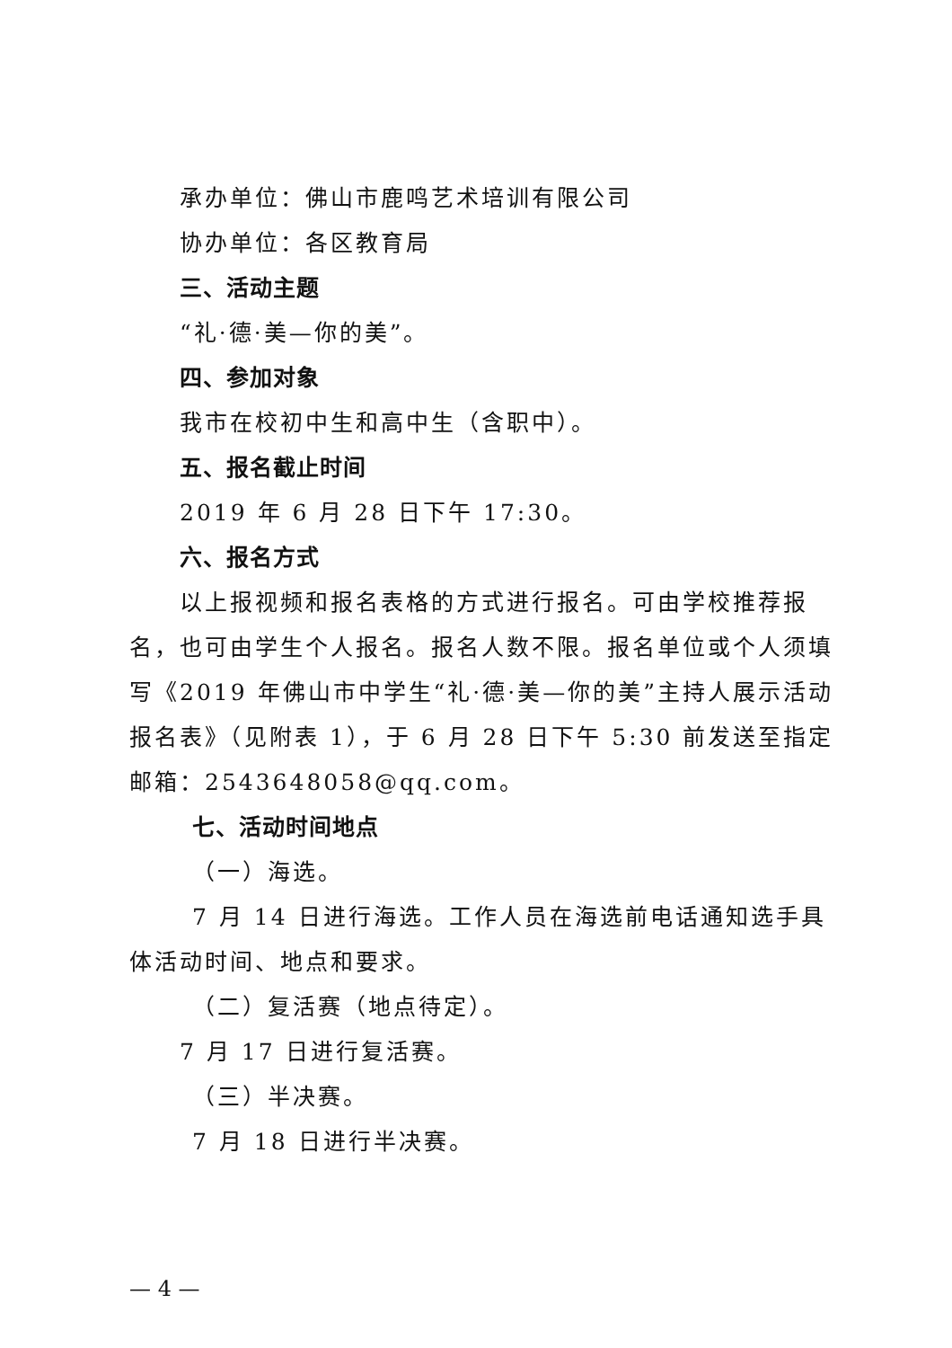承办单位：佛山市鹿鸣艺术培训有限公司
协办单位：各区教育局
三、活动主题
“礼·德·美—你的美”。
四、参加对象
我市在校初中生和高中生（含职中）。
五、报名截止时间
2019 年 6 月 28 日下午 17:30。
六、报名方式
以上报视频和报名表格的方式进行报名。可由学校推荐报名，也可由学生个人报名。报名人数不限。报名单位或个人须填写《2019 年佛山市中学生“礼·德·美—你的美”主持人展示活动报名表》（见附表 1），于 6 月 28 日下午 5:30 前发送至指定邮箱：2543648058@qq.com。
七、活动时间地点
（一）海选。
7 月 14 日进行海选。工作人员在海选前电话通知选手具体活动时间、地点和要求。
（二）复活赛（地点待定）。
7 月 17 日进行复活赛。
（三）半决赛。
7 月 18 日进行半决赛。
— 4 —